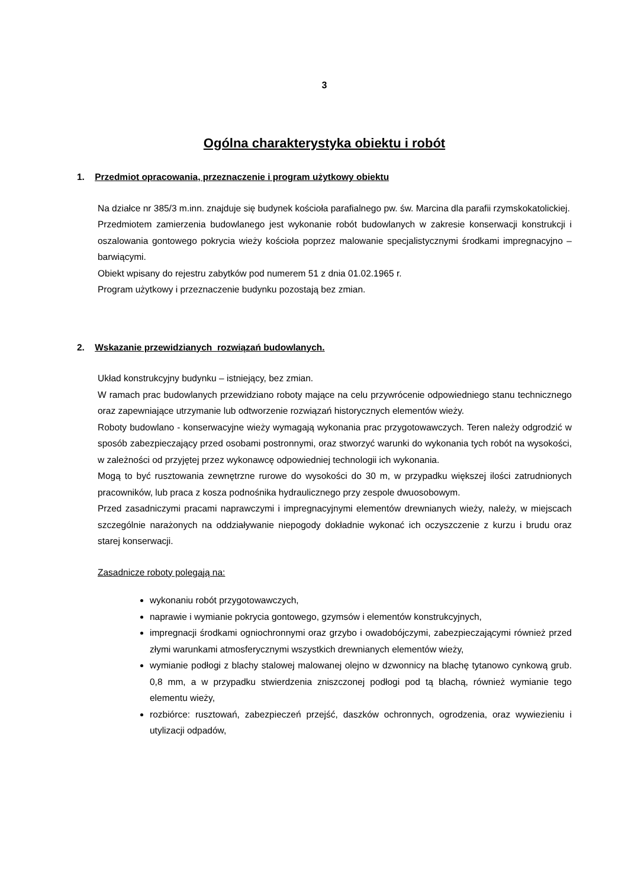3
Ogólna charakterystyka obiektu i robót
1. Przedmiot opracowania, przeznaczenie i program użytkowy obiektu
Na działce nr 385/3 m.inn. znajduje się budynek kościoła parafialnego pw. św. Marcina dla parafii rzymskokatolickiej.
Przedmiotem zamierzenia budowlanego jest wykonanie robót budowlanych w zakresie konserwacji konstrukcji i oszalowania gontowego pokrycia wieży kościoła poprzez malowanie specjalistycznymi środkami impregnacyjno – barwiącymi.
Obiekt wpisany do rejestru zabytków pod numerem 51 z dnia 01.02.1965 r.
Program użytkowy i przeznaczenie budynku pozostają bez zmian.
2. Wskazanie przewidzianych rozwiązań budowlanych.
Układ konstrukcyjny budynku – istniejący, bez zmian.
W ramach prac budowlanych przewidziano roboty mające na celu przywrócenie odpowiedniego stanu technicznego oraz zapewniające utrzymanie lub odtworzenie rozwiązań historycznych elementów wieży.
Roboty budowlano - konserwacyjne wieży wymagają wykonania prac przygotowawczych. Teren należy odgrodzić w sposób zabezpieczający przed osobami postronnymi, oraz stworzyć warunki do wykonania tych robót na wysokości, w zależności od przyjętej przez wykonawcę odpowiedniej technologii ich wykonania.
Mogą to być rusztowania zewnętrzne rurowe do wysokości do 30 m, w przypadku większej ilości zatrudnionych pracowników, lub praca z kosza podnośnika hydraulicznego przy zespole dwuosobowym.
Przed zasadniczymi pracami naprawczymi i impregnacyjnymi elementów drewnianych wieży, należy, w miejscach szczególnie narażonych na oddziaływanie niepogody dokładnie wykonać ich oczyszczenie z kurzu i brudu oraz starej konserwacji.
Zasadnicze roboty polegają na:
wykonaniu robót przygotowawczych,
naprawie i wymianie pokrycia gontowego, gzymsów i elementów konstrukcyjnych,
impregnacji środkami ogniochronnymi oraz grzybo i owadobójczymi, zabezpieczającymi również przed złymi warunkami atmosferycznymi wszystkich drewnianych elementów wieży,
wymianie podłogi z blachy stalowej malowanej olejno w dzwonnicy na blachę tytanowo cynkową grub. 0,8 mm, a w przypadku stwierdzenia zniszczonej podłogi pod tą blachą, również wymianie tego elementu wieży,
rozbiórce: rusztowań, zabezpieczeń przejść, daszków ochronnych, ogrodzenia, oraz wywiezieniu i utylizacji odpadów,